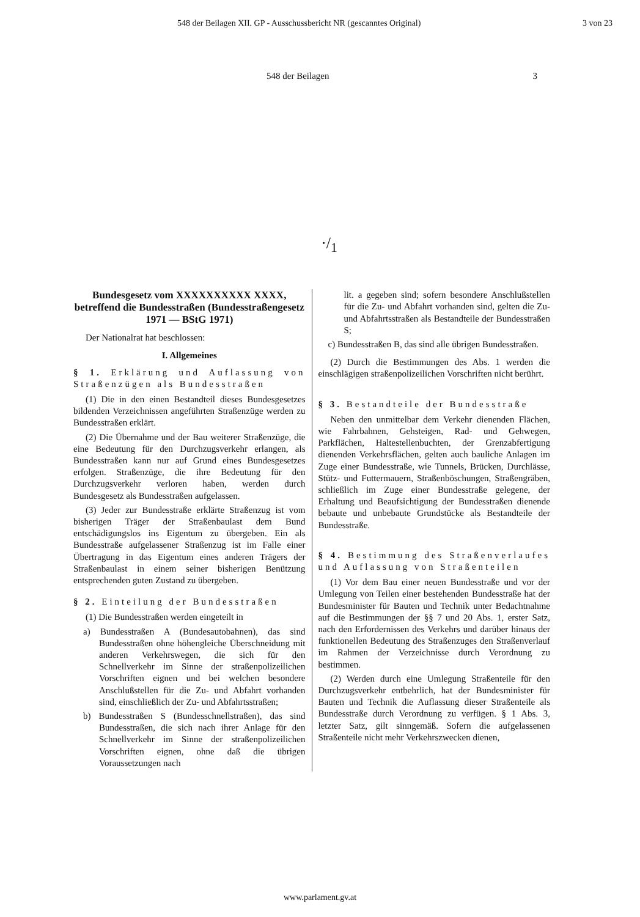548 der Beilagen XII. GP - Ausschussbericht NR (gescanntes Original) 3 von 23
548 der Beilagen 3
·/<sub>1</sub>
Bundesgesetz vom XXXXXXXXXX XXXX, betreffend die Bundesstraßen (Bundesstraßengesetz 1971 — BStG 1971)
Der Nationalrat hat beschlossen:
I. Allgemeines
§ 1. Erklärung und Auflassung von Straßenzügen als Bundesstraßen
(1) Die in den einen Bestandteil dieses Bundesgesetzes bildenden Verzeichnissen angeführten Straßenzüge werden zu Bundesstraßen erklärt.
(2) Die Übernahme und der Bau weiterer Straßenzüge, die eine Bedeutung für den Durchzugsverkehr erlangen, als Bundesstraßen kann nur auf Grund eines Bundesgesetzes erfolgen. Straßenzüge, die ihre Bedeutung für den Durchzugsverkehr verloren haben, werden durch Bundesgesetz als Bundesstraßen aufgelassen.
(3) Jeder zur Bundesstraße erklärte Straßenzug ist vom bisherigen Träger der Straßenbaulast dem Bund entschädigungslos ins Eigentum zu übergeben. Ein als Bundesstraße aufgelassener Straßenzug ist im Falle einer Übertragung in das Eigentum eines anderen Trägers der Straßenbaulast in einem seiner bisherigen Benützung entsprechenden guten Zustand zu übergeben.
§ 2. Einteilung der Bundesstraßen
(1) Die Bundesstraßen werden eingeteilt in
a) Bundesstraßen A (Bundesautobahnen), das sind Bundesstraßen ohne höhengleiche Überschneidung mit anderen Verkehrswegen, die sich für den Schnellverkehr im Sinne der straßenpolizeilichen Vorschriften eignen und bei welchen besondere Anschlußstellen für die Zu- und Abfahrt vorhanden sind, einschließlich der Zu- und Abfahrtsstraßen;
b) Bundesstraßen S (Bundesschnellstraßen), das sind Bundesstraßen, die sich nach ihrer Anlage für den Schnellverkehr im Sinne der straßenpolizeilichen Vorschriften eignen, ohne daß die übrigen Voraussetzungen nach
lit. a gegeben sind; sofern besondere Anschlußstellen für die Zu- und Abfahrt vorhanden sind, gelten die Zu- und Abfahrtsstraßen als Bestandteile der Bundesstraßen S;
c) Bundesstraßen B, das sind alle übrigen Bundesstraßen.
(2) Durch die Bestimmungen des Abs. 1 werden die einschlägigen straßenpolizeilichen Vorschriften nicht berührt.
§ 3. Bestandteile der Bundesstraße
Neben den unmittelbar dem Verkehr dienenden Flächen, wie Fahrbahnen, Gehsteigen, Rad- und Gehwegen, Parkflächen, Haltestellenbuchten, der Grenzabfertigung dienenden Verkehrsflächen, gelten auch bauliche Anlagen im Zuge einer Bundesstraße, wie Tunnels, Brücken, Durchlässe, Stütz- und Futtermauern, Straßenböschungen, Straßengräben, schließlich im Zuge einer Bundesstraße gelegene, der Erhaltung und Beaufsichtigung der Bundesstraßen dienende bebaute und unbebaute Grundstücke als Bestandteile der Bundesstraße.
§ 4. Bestimmung des Straßenverlaufes und Auflassung von Straßenteilen
(1) Vor dem Bau einer neuen Bundesstraße und vor der Umlegung von Teilen einer bestehenden Bundesstraße hat der Bundesminister für Bauten und Technik unter Bedachtnahme auf die Bestimmungen der §§ 7 und 20 Abs. 1, erster Satz, nach den Erfordernissen des Verkehrs und darüber hinaus der funktionellen Bedeutung des Straßenzuges den Straßenverlauf im Rahmen der Verzeichnisse durch Verordnung zu bestimmen.
(2) Werden durch eine Umlegung Straßenteile für den Durchzugsverkehr entbehrlich, hat der Bundesminister für Bauten und Technik die Auflassung dieser Straßenteile als Bundesstraße durch Verordnung zu verfügen. § 1 Abs. 3, letzter Satz, gilt sinngemäß. Sofern die aufgelassenen Straßenteile nicht mehr Verkehrszwecken dienen,
www.parlament.gv.at